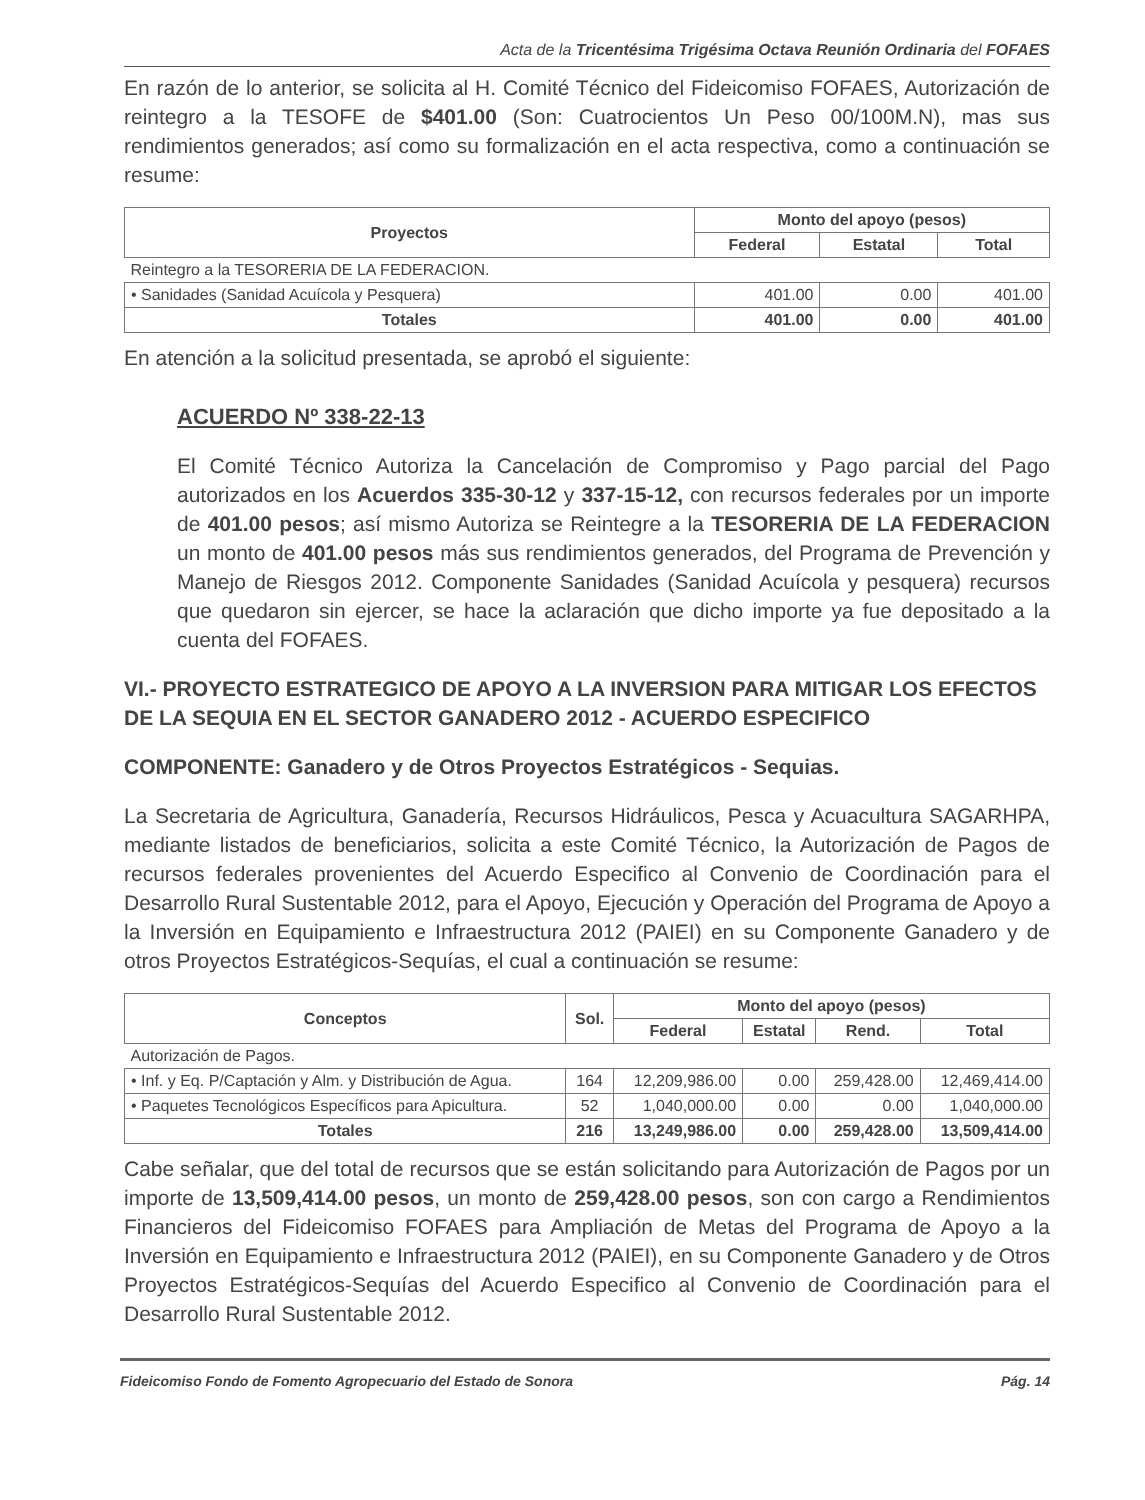Acta de la Tricentésima Trigésima Octava Reunión Ordinaria del FOFAES
En razón de lo anterior, se solicita al H. Comité Técnico del Fideicomiso FOFAES, Autorización de reintegro a la TESOFE de $401.00 (Son: Cuatrocientos Un Peso 00/100M.N), mas sus rendimientos generados; así como su formalización en el acta respectiva, como a continuación se resume:
| Proyectos | Monto del apoyo (pesos) | | |
| --- | --- | --- | --- |
| | Federal | Estatal | Total |
| Reintegro a la TESORERIA DE LA FEDERACION. | | | |
| • Sanidades (Sanidad Acuícola y Pesquera) | 401.00 | 0.00 | 401.00 |
| Totales | 401.00 | 0.00 | 401.00 |
En atención a la solicitud presentada, se aprobó el siguiente:
ACUERDO Nº 338-22-13
El Comité Técnico Autoriza la Cancelación de Compromiso y Pago parcial del Pago autorizados en los Acuerdos 335-30-12 y 337-15-12, con recursos federales por un importe de 401.00 pesos; así mismo Autoriza se Reintegre a la TESORERIA DE LA FEDERACION un monto de 401.00 pesos más sus rendimientos generados, del Programa de Prevención y Manejo de Riesgos 2012. Componente Sanidades (Sanidad Acuícola y pesquera) recursos que quedaron sin ejercer, se hace la aclaración que dicho importe ya fue depositado a la cuenta del FOFAES.
VI.- PROYECTO ESTRATEGICO DE APOYO A LA INVERSION PARA MITIGAR LOS EFECTOS DE LA SEQUIA EN EL SECTOR GANADERO 2012 - ACUERDO ESPECIFICO
COMPONENTE: Ganadero y de Otros Proyectos Estratégicos - Sequias.
La Secretaria de Agricultura, Ganadería, Recursos Hidráulicos, Pesca y Acuacultura SAGARHPA, mediante listados de beneficiarios, solicita a este Comité Técnico, la Autorización de Pagos de recursos federales provenientes del Acuerdo Especifico al Convenio de Coordinación para el Desarrollo Rural Sustentable 2012, para el Apoyo, Ejecución y Operación del Programa de Apoyo a la Inversión en Equipamiento e Infraestructura 2012 (PAIEI) en su Componente Ganadero y de otros Proyectos Estratégicos-Sequías, el cual a continuación se resume:
| Conceptos | Sol. | Monto del apoyo (pesos) | | | |
| --- | --- | --- | --- | --- | --- |
| | | Federal | Estatal | Rend. | Total |
| Autorización de Pagos. | | | | | |
| • Inf. y Eq. P/Captación y Alm. y Distribución de Agua. | 164 | 12,209,986.00 | 0.00 | 259,428.00 | 12,469,414.00 |
| • Paquetes Tecnológicos Específicos para Apicultura. | 52 | 1,040,000.00 | 0.00 | 0.00 | 1,040,000.00 |
| Totales | 216 | 13,249,986.00 | 0.00 | 259,428.00 | 13,509,414.00 |
Cabe señalar, que del total de recursos que se están solicitando para Autorización de Pagos por un importe de 13,509,414.00 pesos, un monto de 259,428.00 pesos, son con cargo a Rendimientos Financieros del Fideicomiso FOFAES para Ampliación de Metas del Programa de Apoyo a la Inversión en Equipamiento e Infraestructura 2012 (PAIEI), en su Componente Ganadero y de Otros Proyectos Estratégicos-Sequías del Acuerdo Especifico al Convenio de Coordinación para el Desarrollo Rural Sustentable 2012.
Fideicomiso Fondo de Fomento Agropecuario del Estado de Sonora Pág. 14